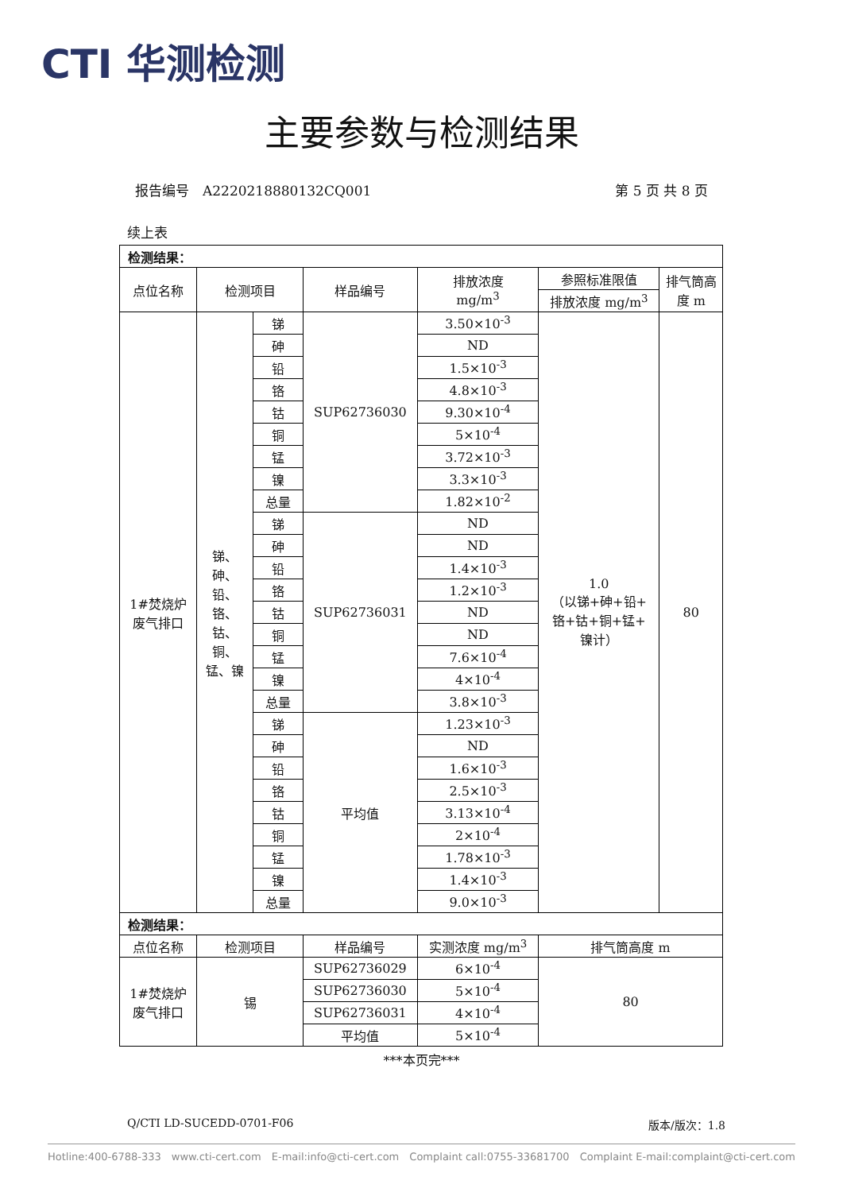CTI 华测检测
主要参数与检测结果
报告编号　A2220218880132CQ001 第 5 页 共 8 页
续上表
| 检测结果： | | | | | | |
| 点位名称 | 检测项目 | | 样品编号 | 排放浓度 mg/m<sup>3</sup> | 参照标准限值 | 排气筒高 度 m |
| | | | | | 排放浓度 mg/m<sup>3</sup> | |
| 1#焚烧炉 废气排口 | 锑、 砷、 铅、 铬、 钴、 铜、 锰、镍 | 锑 | SUP62736030 | 3.50×10<sup>-3</sup> | 1.0 （以锑+砷+铅+ 铬+钴+铜+锰+ 镍计） | 80 |
| | | 砷 | | ND | | |
| | | 铅 | | 1.5×10<sup>-3</sup> | | |
| | | 铬 | | 4.8×10<sup>-3</sup> | | |
| | | 钴 | | 9.30×10<sup>-4</sup> | | |
| | | 铜 | | 5×10<sup>-4</sup> | | |
| | | 锰 | | 3.72×10<sup>-3</sup> | | |
| | | 镍 | | 3.3×10<sup>-3</sup> | | |
| | | 总量 | | 1.82×10<sup>-2</sup> | | |
| | | 锑 | SUP62736031 | ND | | |
| | | 砷 | | ND | | |
| | | 铅 | | 1.4×10<sup>-3</sup> | | |
| | | 铬 | | 1.2×10<sup>-3</sup> | | |
| | | 钴 | | ND | | |
| | | 铜 | | ND | | |
| | | 锰 | | 7.6×10<sup>-4</sup> | | |
| | | 镍 | | 4×10<sup>-4</sup> | | |
| | | 总量 | | 3.8×10<sup>-3</sup> | | |
| | | 锑 | 平均值 | 1.23×10<sup>-3</sup> | | |
| | | 砷 | | ND | | |
| | | 铅 | | 1.6×10<sup>-3</sup> | | |
| | | 铬 | | 2.5×10<sup>-3</sup> | | |
| | | 钴 | | 3.13×10<sup>-4</sup> | | |
| | | 铜 | | 2×10<sup>-4</sup> | | |
| | | 锰 | | 1.78×10<sup>-3</sup> | | |
| | | 镍 | | 1.4×10<sup>-3</sup> | | |
| | | 总量 | | 9.0×10<sup>-3</sup> | | |
| 检测结果： | | | | | | |
| 点位名称 | 检测项目 | | 样品编号 | 实测浓度 mg/m<sup>3</sup> | 排气筒高度 m | |
| 1#焚烧炉 废气排口 | 锡 | | SUP62736029 | 6×10<sup>-4</sup> | 80 | |
| | | | SUP62736030 | 5×10<sup>-4</sup> | | |
| | | | SUP62736031 | 4×10<sup>-4</sup> | | |
| | | | 平均值 | 5×10<sup>-4</sup> | | |
***本页完***
Q/CTI LD-SUCEDD-0701-F06 版本/版次：1.8
Hotline:400-6788-333 www.cti-cert.com E-mail:info@cti-cert.com Complaint call:0755-33681700 Complaint E-mail:complaint@cti-cert.com